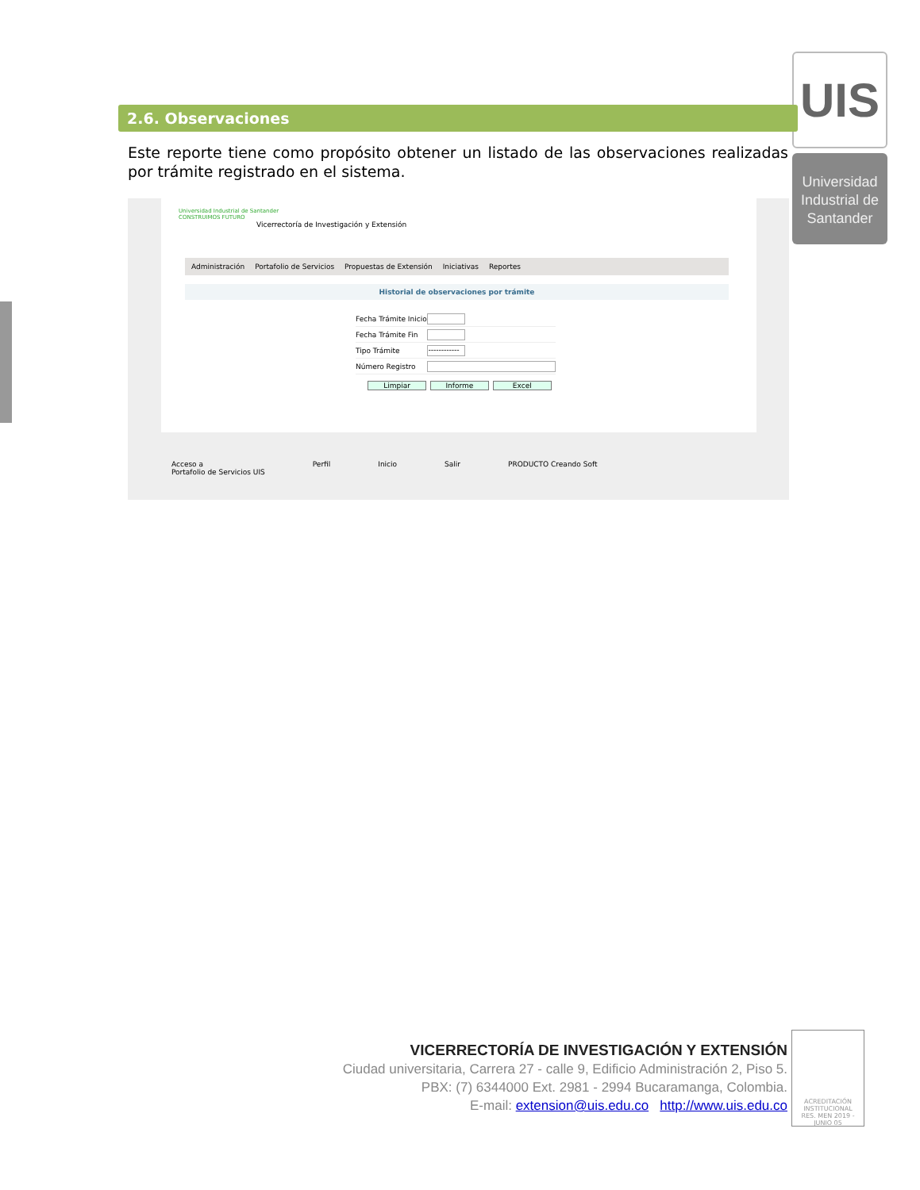UIS
Universidad
Industrial de
Santander
2.6. Observaciones
Este reporte tiene como propósito obtener un listado de las observaciones realizadas por trámite registrado en el sistema.
Universidad Industrial de Santander
CONSTRUIMOS FUTURO
Vicerrectoría de Investigación y Extensión
Administración Portafolio de Servicios Propuestas de Extensión Iniciativas Reportes
Historial de observaciones por trámite
Fecha Trámite Inicio
Fecha Trámite Fin
Tipo Trámite ------------
Número Registro
Limpiar Informe Excel
Acceso a
Portafolio de Servicios UIS Perfil Inicio Salir PRODUCTO Creando Soft
VICERRECTORÍA DE INVESTIGACIÓN Y EXTENSIÓN
Ciudad universitaria, Carrera 27 - calle 9, Edificio Administración 2, Piso 5.
PBX: (7) 6344000 Ext. 2981 - 2994 Bucaramanga, Colombia.
E-mail: extension@uis.edu.co http://www.uis.edu.co
ACREDITACIÓN INSTITUCIONAL
RES. MEN 2019 - JUNIO 05